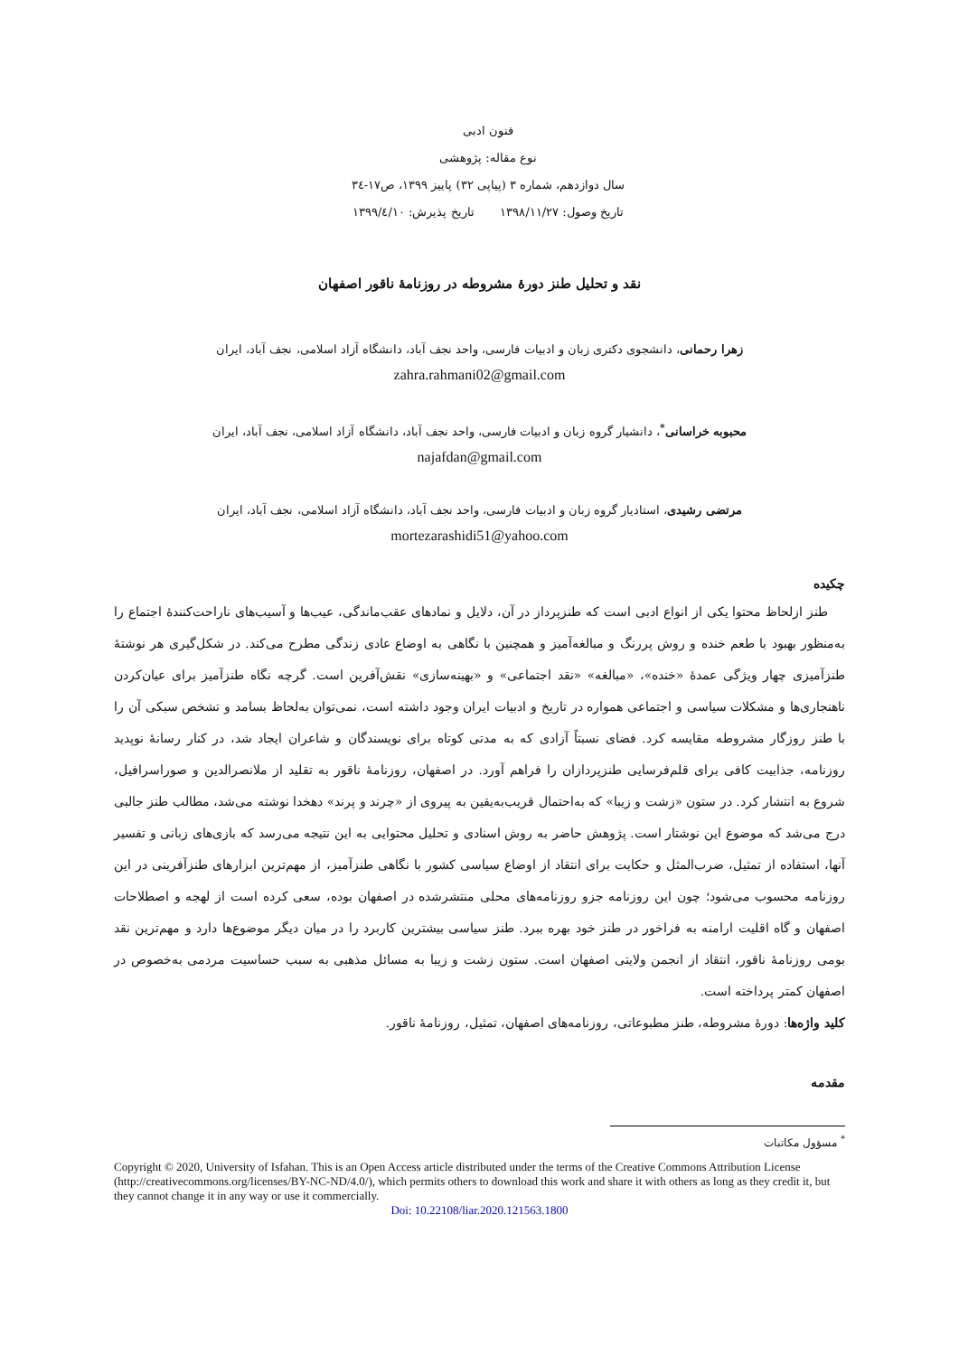فنون ادبی
نوع مقاله: پژوهشی
سال دوازدهم، شماره ۳ (پیاپی ۳۲) پاییز ۱۳۹۹، ص۱۷-۳٤
تاریخ وصول: ۱۳۹۸/۱۱/۲۷ تاریخ پذیرش: ۱۳۹۹/٤/۱۰
نقد و تحلیل طنز دورهٔ مشروطه در روزنامهٔ ناقور اصفهان
زهرا رحمانی، دانشجوی دکتری زبان و ادبیات فارسی، واحد نجف آباد، دانشگاه آزاد اسلامی، نجف آباد، ایران
zahra.rahmani02@gmail.com
محبوبه خراسانی<sup>*</sup>، دانشیار گروه زبان و ادبیات فارسی، واحد نجف آباد، دانشگاه آزاد اسلامی، نجف آباد، ایران
najafdan@gmail.com
مرتضی رشیدی، استادیار گروه زبان و ادبیات فارسی، واحد نجف آباد، دانشگاه آزاد اسلامی، نجف آباد، ایران
mortezarashidi51@yahoo.com
چکیده
طنز ازلحاظ محتوا یکی از انواع ادبی است که طنزپرداز در آن، دلایل و نمادهای عقب‌ماندگی، عیب‌ها و آسیب‌های ناراحت‌کنندهٔ اجتماع را به‌منظور بهبود با طعم خنده و روش پررنگ و مبالغه‌آمیز و همچنین با نگاهی به اوضاع عادی زندگی مطرح می‌کند. در شکل‌گیری هر نوشتهٔ طنزآمیزی چهار ویژگی عمدهٔ «خنده»، «مبالغه» «نقد اجتماعی» و «بهینه‌سازی» نقش‌آفرین است. گرچه نگاه طنزآمیز برای عیان‌کردن ناهنجاری‌ها و مشکلات سیاسی و اجتماعی همواره در تاریخ و ادبیات ایران وجود داشته است، نمی‌توان به‌لحاظ بسامد و تشخص سبکی آن را با طنز روزگار مشروطه مقایسه کرد. فضای نسبتاً آزادی که به مدتی کوتاه برای نویسندگان و شاعران ایجاد شد، در کنار رسانهٔ نوپدید روزنامه، جذابیت کافی برای قلم‌فرسایی طنزپردازان را فراهم آورد. در اصفهان، روزنامهٔ ناقور به تقلید از ملانصرالدین و صوراسرافیل، شروع به انتشار کرد. در ستون «زشت و زیبا» که به‌احتمال قریب‌به‌یقین به پیروی از «چرند و پرند» دهخدا نوشته می‌شد، مطالب طنز جالبی درج می‌شد که موضوع این نوشتار است. پژوهش حاضر به روش اسنادی و تحلیل محتوایی به این نتیجه می‌رسد که بازی‌های زبانی و تفسیر آنها، استفاده از تمثیل، ضرب‌المثل و حکایت برای انتقاد از اوضاع سیاسی کشور با نگاهی طنزآمیز، از مهم‌ترین ابزارهای طنزآفرینی در این روزنامه محسوب می‌شود؛ چون این روزنامه جزو روزنامه‌های محلی منتشرشده در اصفهان بوده، سعی کرده است از لهجه و اصطلاحات اصفهان و گاه اقلیت ارامنه به فراخور در طنز خود بهره ببرد. طنز سیاسی بیشترین کاربرد را در میان دیگر موضوع‌ها دارد و مهم‌ترین نقد بومی روزنامهٔ ناقور، انتقاد از انجمن ولایتی اصفهان است. ستون زشت و زیبا به مسائل مذهبی به سبب حساسیت مردمی به‌خصوص در اصفهان کمتر پرداخته است.
کلید واژه‌ها: دورهٔ مشروطه، طنز مطبوعاتی، روزنامه‌های اصفهان، تمثیل، روزنامهٔ ناقور.
مقدمه
<sup>*</sup> مسؤول مکاتبات
Copyright © 2020, University of Isfahan. This is an Open Access article distributed under the terms of the Creative Commons Attribution License (http://creativecommons.org/licenses/BY-NC-ND/4.0/), which permits others to download this work and share it with others as long as they credit it, but they cannot change it in any way or use it commercially.
Doi: 10.22108/liar.2020.121563.1800